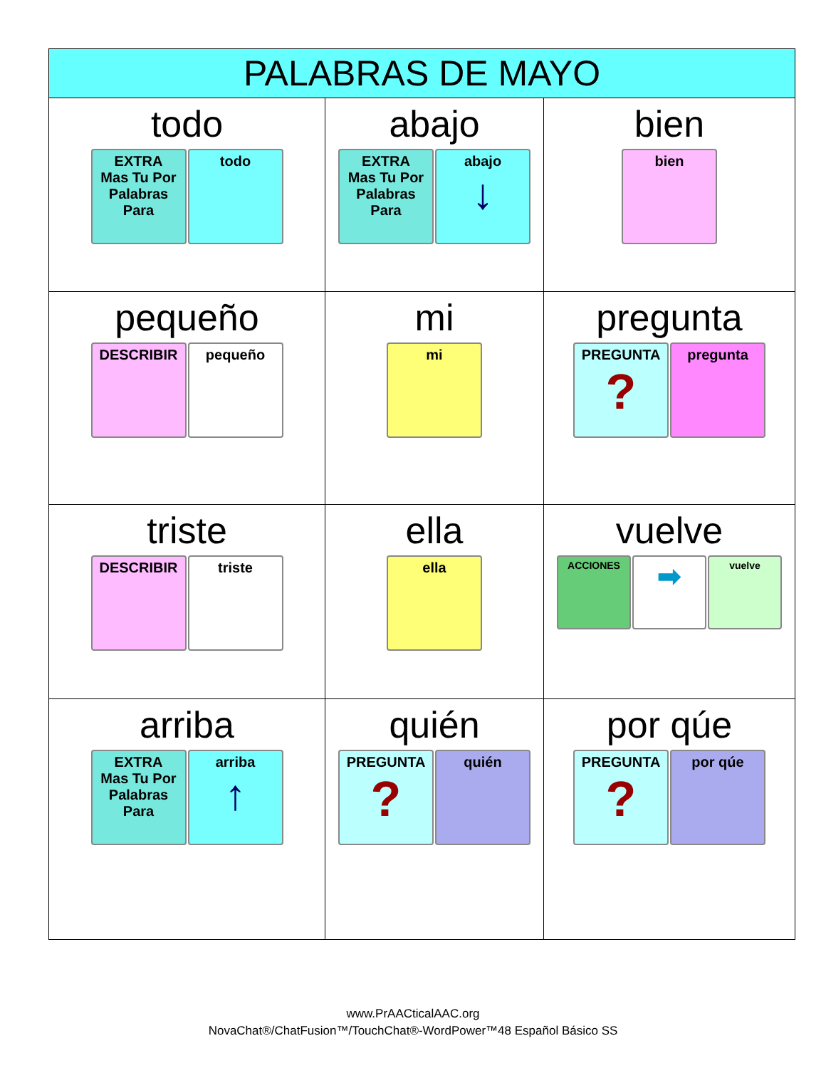| PALABRAS DE MAYO | | |
| --- | --- | --- |
| todo EXTRA Mas Tu Por Palabras Para todo | abajo EXTRA Mas Tu Por Palabras Para abajo ↓ | bien bien |
| pequeño DESCRIBIR pequeño | mi mi | pregunta PREGUNTA ? pregunta |
| triste DESCRIBIR triste | ella ella | vuelve ACCIONES ➡ vuelve |
| arriba EXTRA Mas Tu Por Palabras Para arriba ↑ | quién PREGUNTA ? quién | por qúe PREGUNTA ? por qúe |
www.PrAACticalAAC.org
NovaChat®/ChatFusion™/TouchChat®-WordPower™48 Español Básico SS